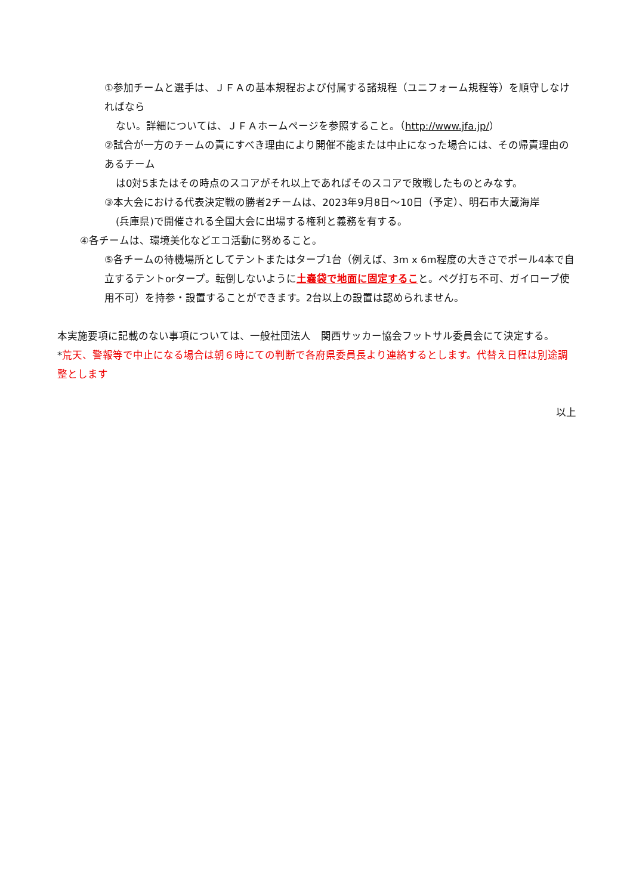①参加チームと選手は、ＪＦＡの基本規程および付属する諸規程（ユニフォーム規程等）を順守しなければなら
ない。詳細については、ＪＦＡホームページを参照すること。（http://www.jfa.jp/）
②試合が一方のチームの責にすべき理由により開催不能または中止になった場合には、その帰責理由のあるチーム
は0対5またはその時点のスコアがそれ以上であればそのスコアで敗戦したものとみなす。
③本大会における代表決定戦の勝者2チームは、2023年9月8日～10日（予定）、明石市大蔵海岸
(兵庫県)で開催される全国大会に出場する権利と義務を有する。
④各チームは、環境美化などエコ活動に努めること。
⑤各チームの待機場所としてテントまたはタープ1台（例えば、3m x 6m程度の大きさでポール4本で自立するテントorタープ。転倒しないように土嚢袋で地面に固定すること。ペグ打ち不可、ガイロープ使用不可）を持参・設置することができます。2台以上の設置は認められません。
本実施要項に記載のない事項については、一般社団法人　関西サッカー協会フットサル委員会にて決定する。
*荒天、警報等で中止になる場合は朝６時にての判断で各府県委員長より連絡するとします。代替え日程は別途調整とします
以上